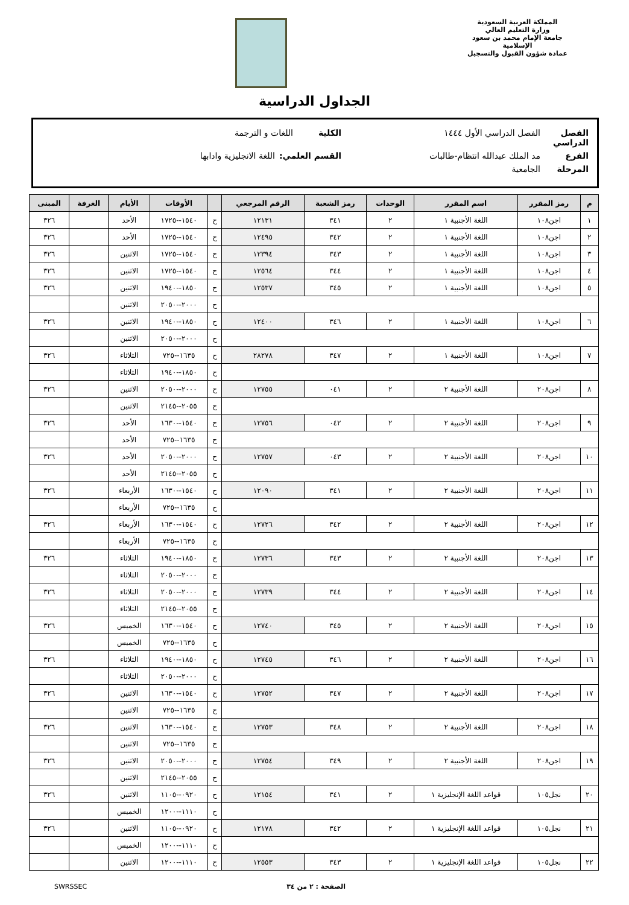المملكة العربية السعودية
وزارة التعليم العالي
جامعة الإمام محمد بن سعود الإسلامية
عمادة شؤون القبول والتسجيل
الجداول الدراسية
الفصل الدراسي الفصل الدراسي الأول ١٤٤٤ الكلية اللغات و الترجمة
الفرع مد الملك عبدالله انتظام-طالبات القسم العلمي: اللغة الانجليزية وادابها
المرحلة الجامعية
| م | رمز المقرر | اسم المقرر | الوحدات | رمز الشعبة | الرقم المرجعي | | الأوقات | الأيام | الغرفة | المبنى |
| --- | --- | --- | --- | --- | --- | --- | --- | --- | --- | --- |
| ١ | اجن١٠٨ | اللغة الأجنبية ١ | ٢ | ٣٤١ | ١٢١٣١ | ح | ١٥٤٠--١٧٢٥ | الأحد | | ٣٢٦ |
| ٢ | اجن١٠٨ | اللغة الأجنبية ١ | ٢ | ٣٤٢ | ١٢٤٩٥ | ح | ١٥٤٠--١٧٢٥ | الأحد | | ٣٢٦ |
| ٣ | اجن١٠٨ | اللغة الأجنبية ١ | ٢ | ٣٤٣ | ١٢٣٩٤ | ح | ١٥٤٠--١٧٢٥ | الاثنين | | ٣٢٦ |
| ٤ | اجن١٠٨ | اللغة الأجنبية ١ | ٢ | ٣٤٤ | ١٢٥٦٤ | ح | ١٥٤٠--١٧٢٥ | الاثنين | | ٣٢٦ |
| ٥ | اجن١٠٨ | اللغة الأجنبية ١ | ٢ | ٣٤٥ | ١٢٥٣٧ | ح | ١٨٥٠--١٩٤٠ | الاثنين | | ٣٢٦ |
| | | | | | | ح | ٢٠٠٠--٢٠٥٠ | الاثنين | | |
| ٦ | اجن١٠٨ | اللغة الأجنبية ١ | ٢ | ٣٤٦ | ١٢٤٠٠ | ح | ١٨٥٠--١٩٤٠ | الاثنين | | ٣٢٦ |
| | | | | | | ح | ٢٠٠٠--٢٠٥٠ | الاثنين | | |
| ٧ | اجن١٠٨ | اللغة الأجنبية ١ | ٢ | ٣٤٧ | ٢٨٢٧٨ | ح | ١٦٣٥--٧٢٥ | الثلاثاء | | ٣٢٦ |
| | | | | | | ح | ١٨٥٠--١٩٤٠ | الثلاثاء | | |
| ٨ | اجن٢٠٨ | اللغة الأجنبية ٢ | ٢ | ٠٤١ | ١٢٧٥٥ | ح | ٢٠٠٠--٢٠٥٠ | الاثنين | | ٣٢٦ |
| | | | | | | ح | ٢٠٥٥--٢١٤٥ | الاثنين | | |
| ٩ | اجن٢٠٨ | اللغة الأجنبية ٢ | ٢ | ٠٤٢ | ١٢٧٥٦ | ح | ١٥٤٠--١٦٣٠ | الأحد | | ٣٢٦ |
| | | | | | | ح | ١٦٣٥--٧٢٥ | الأحد | | |
| ١٠ | اجن٢٠٨ | اللغة الأجنبية ٢ | ٢ | ٠٤٣ | ١٢٧٥٧ | ح | ٢٠٠٠--٢٠٥٠ | الأحد | | ٣٢٦ |
| | | | | | | ح | ٢٠٥٥--٢١٤٥ | الأحد | | |
| ١١ | اجن٢٠٨ | اللغة الأجنبية ٢ | ٢ | ٣٤١ | ١٢٠٩٠ | ح | ١٥٤٠--١٦٣٠ | الأربعاء | | ٣٢٦ |
| | | | | | | ح | ١٦٣٥--٧٢٥ | الأربعاء | | |
| ١٢ | اجن٢٠٨ | اللغة الأجنبية ٢ | ٢ | ٣٤٢ | ١٢٧٢٦ | ح | ١٥٤٠--١٦٣٠ | الأربعاء | | ٣٢٦ |
| | | | | | | ح | ١٦٣٥--٧٢٥ | الأربعاء | | |
| ١٣ | اجن٢٠٨ | اللغة الأجنبية ٢ | ٢ | ٣٤٣ | ١٢٧٣٦ | ح | ١٨٥٠--١٩٤٠ | الثلاثاء | | ٣٢٦ |
| | | | | | | ح | ٢٠٠٠--٢٠٥٠ | الثلاثاء | | |
| ١٤ | اجن٢٠٨ | اللغة الأجنبية ٢ | ٢ | ٣٤٤ | ١٢٧٣٩ | ح | ٢٠٠٠--٢٠٥٠ | الثلاثاء | | ٣٢٦ |
| | | | | | | ح | ٢٠٥٥--٢١٤٥ | الثلاثاء | | |
| ١٥ | اجن٢٠٨ | اللغة الأجنبية ٢ | ٢ | ٣٤٥ | ١٢٧٤٠ | ح | ١٥٤٠--١٦٣٠ | الخميس | | ٣٢٦ |
| | | | | | | ح | ١٦٣٥--٧٢٥ | الخميس | | |
| ١٦ | اجن٢٠٨ | اللغة الأجنبية ٢ | ٢ | ٣٤٦ | ١٢٧٤٥ | ح | ١٨٥٠--١٩٤٠ | الثلاثاء | | ٣٢٦ |
| | | | | | | ح | ٢٠٠٠--٢٠٥٠ | الثلاثاء | | |
| ١٧ | اجن٢٠٨ | اللغة الأجنبية ٢ | ٢ | ٣٤٧ | ١٢٧٥٢ | ح | ١٥٤٠--١٦٣٠ | الاثنين | | ٣٢٦ |
| | | | | | | ح | ١٦٣٥--٧٢٥ | الاثنين | | |
| ١٨ | اجن٢٠٨ | اللغة الأجنبية ٢ | ٢ | ٣٤٨ | ١٢٧٥٣ | ح | ١٥٤٠--١٦٣٠ | الاثنين | | ٣٢٦ |
| | | | | | | ح | ١٦٣٥--٧٢٥ | الاثنين | | |
| ١٩ | اجن٢٠٨ | اللغة الأجنبية ٢ | ٢ | ٣٤٩ | ١٢٧٥٤ | ح | ٢٠٠٠--٢٠٥٠ | الاثنين | | ٣٢٦ |
| | | | | | | ح | ٢٠٥٥--٢١٤٥ | الاثنين | | |
| ٢٠ | نجل١٠٥ | قواعد اللغة الإنجليزية ١ | ٢ | ٣٤١ | ١٢١٥٤ | ح | ٠٩٢٠--١١٠٥ | الاثنين | | ٣٢٦ |
| | | | | | | ح | ١١١٠--١٢٠٠ | الخميس | | |
| ٢١ | نجل١٠٥ | قواعد اللغة الإنجليزية ١ | ٢ | ٣٤٢ | ١٢١٧٨ | ح | ٠٩٢٠--١١٠٥ | الاثنين | | ٣٢٦ |
| | | | | | | ح | ١١١٠--١٢٠٠ | الخميس | | |
| ٢٢ | نجل١٠٥ | قواعد اللغة الإنجليزية ١ | ٢ | ٣٤٣ | ١٢٥٥٣ | ح | ١١١٠--١٢٠٠ | الاثنين | | |
الصفحة : ٢ من ٣٤ SWRSSEC